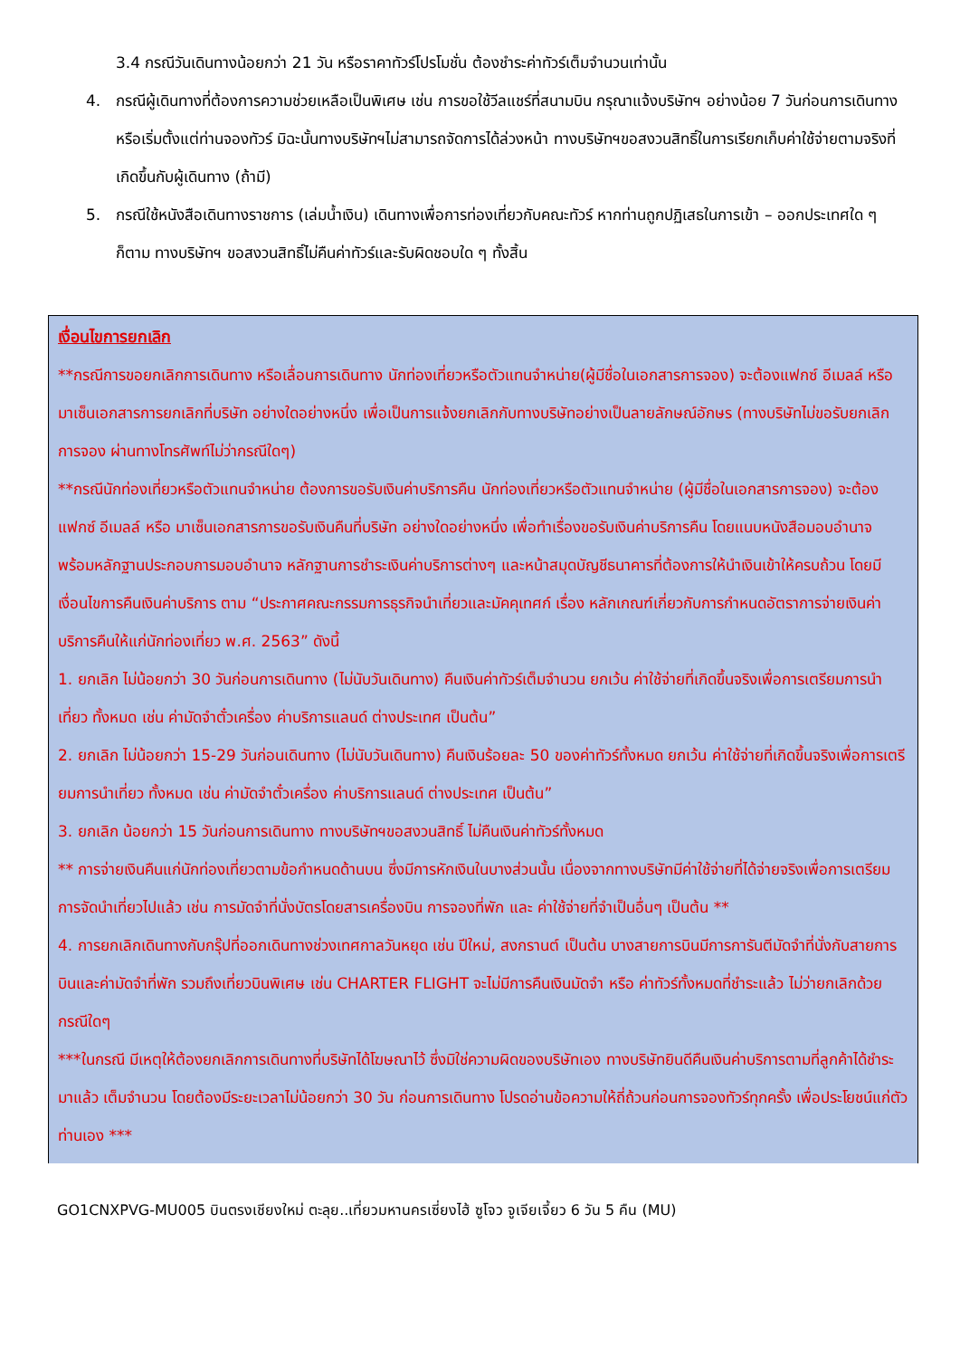3.4 กรณีวันเดินทางน้อยกว่า 21 วัน หรือราคาทัวร์โปรโมชั่น ต้องชำระค่าทัวร์เต็มจำนวนเท่านั้น
4. กรณีผู้เดินทางที่ต้องการความช่วยเหลือเป็นพิเศษ เช่น การขอใช้วีลแชร์ที่สนามบิน กรุณาแจ้งบริษัทฯ อย่างน้อย 7 วันก่อนการเดินทาง หรือเริ่มตั้งแต่ท่านจองทัวร์ มิฉะนั้นทางบริษัทฯไม่สามารถจัดการได้ล่วงหน้า ทางบริษัทฯขอสงวนสิทธิ์ในการเรียกเก็บค่าใช้จ่ายตามจริงที่เกิดขึ้นกับผู้เดินทาง (ถ้ามี)
5. กรณีใช้หนังสือเดินทางราชการ (เล่มน้ำเงิน) เดินทางเพื่อการท่องเที่ยวกับคณะทัวร์ หากท่านถูกปฏิเสธในการเข้า – ออกประเทศใด ๆ ก็ตาม ทางบริษัทฯ ขอสงวนสิทธิ์ไม่คืนค่าทัวร์และรับผิดชอบใด ๆ ทั้งสิ้น
เงื่อนไขการยกเลิก
**กรณีการขอยกเลิกการเดินทาง หรือเลื่อนการเดินทาง นักท่องเที่ยวหรือตัวแทนจำหน่าย(ผู้มีชื่อในเอกสารการจอง) จะต้องแฟกซ์ อีเมลล์ หรือ มาเซ็นเอกสารการยกเลิกที่บริษัท อย่างใดอย่างหนึ่ง เพื่อเป็นการแจ้งยกเลิกกับทางบริษัทอย่างเป็นลายลักษณ์อักษร (ทางบริษัทไม่ขอรับยกเลิกการจอง ผ่านทางโทรศัพท์ไม่ว่ากรณีใดๆ)
**กรณีนักท่องเที่ยวหรือตัวแทนจำหน่าย ต้องการขอรับเงินค่าบริการคืน นักท่องเที่ยวหรือตัวแทนจำหน่าย (ผู้มีชื่อในเอกสารการจอง) จะต้องแฟกซ์ อีเมลล์ หรือ มาเซ็นเอกสารการขอรับเงินคืนที่บริษัท อย่างใดอย่างหนึ่ง เพื่อทำเรื่องขอรับเงินค่าบริการคืน โดยแนบหนังสือมอบอำนาจพร้อมหลักฐานประกอบการมอบอำนาจ หลักฐานการชำระเงินค่าบริการต่างๆ และหน้าสมุดบัญชีธนาคารที่ต้องการให้นำเงินเข้าให้ครบถ้วน โดยมีเงื่อนไขการคืนเงินค่าบริการ ตาม “ประกาศคณะกรรมการธุรกิจนำเที่ยวและมัคคุเทศก์ เรื่อง หลักเกณฑ์เกี่ยวกับการกำหนดอัตราการจ่ายเงินค่าบริการคืนให้แก่นักท่องเที่ยว พ.ศ. 2563” ดังนี้
1. ยกเลิก ไม่น้อยกว่า 30 วันก่อนการเดินทาง (ไม่นับวันเดินทาง) คืนเงินค่าทัวร์เต็มจำนวน ยกเว้น ค่าใช้จ่ายที่เกิดขึ้นจริงเพื่อการเตรียมการนำเที่ยว ทั้งหมด เช่น ค่ามัดจำตั๋วเครื่อง ค่าบริการแลนด์ ต่างประเทศ เป็นต้น”
2. ยกเลิก ไม่น้อยกว่า 15-29 วันก่อนเดินทาง (ไม่นับวันเดินทาง) คืนเงินร้อยละ 50 ของค่าทัวร์ทั้งหมด ยกเว้น ค่าใช้จ่ายที่เกิดขึ้นจริงเพื่อการเตรียมการนำเที่ยว ทั้งหมด เช่น ค่ามัดจำตั๋วเครื่อง ค่าบริการแลนด์ ต่างประเทศ เป็นต้น”
3. ยกเลิก น้อยกว่า 15 วันก่อนการเดินทาง ทางบริษัทฯขอสงวนสิทธิ์ ไม่คืนเงินค่าทัวร์ทั้งหมด
** การจ่ายเงินคืนแก่นักท่องเที่ยวตามข้อกำหนดด้านบน ซึ่งมีการหักเงินในบางส่วนนั้น เนื่องจากทางบริษัทมีค่าใช้จ่ายที่ได้จ่ายจริงเพื่อการเตรียมการจัดนำเที่ยวไปแล้ว เช่น การมัดจำที่นั่งบัตรโดยสารเครื่องบิน การจองที่พัก และ ค่าใช้จ่ายที่จำเป็นอื่นๆ เป็นต้น **
4. การยกเลิกเดินทางกับกรุ๊ปที่ออกเดินทางช่วงเทศกาลวันหยุด เช่น ปีใหม่, สงกรานต์ เป็นต้น บางสายการบินมีการการันตีมัดจำที่นั่งกับสายการบินและค่ามัดจำที่พัก รวมถึงเที่ยวบินพิเศษ เช่น CHARTER FLIGHT จะไม่มีการคืนเงินมัดจำ หรือ ค่าทัวร์ทั้งหมดที่ชำระแล้ว ไม่ว่ายกเลิกด้วยกรณีใดๆ
***ในกรณี มีเหตุให้ต้องยกเลิกการเดินทางที่บริษัทได้โฆษณาไว้ ซึ่งมิใช่ความผิดของบริษัทเอง ทางบริษัทยินดีคืนเงินค่าบริการตามที่ลูกค้าได้ชำระมาแล้ว เต็มจำนวน โดยต้องมีระยะเวลาไม่น้อยกว่า 30 วัน ก่อนการเดินทาง โปรดอ่านข้อความให้ถี่ถ้วนก่อนการจองทัวร์ทุกครั้ง เพื่อประโยชน์แก่ตัวท่านเอง ***
GO1CNXPVG-MU005 บินตรงเชียงใหม่ ตะลุย..เที่ยวมหานครเซี่ยงไฮ้ ซูโจว จูเจียเจี้ยว 6 วัน 5 คืน (MU)